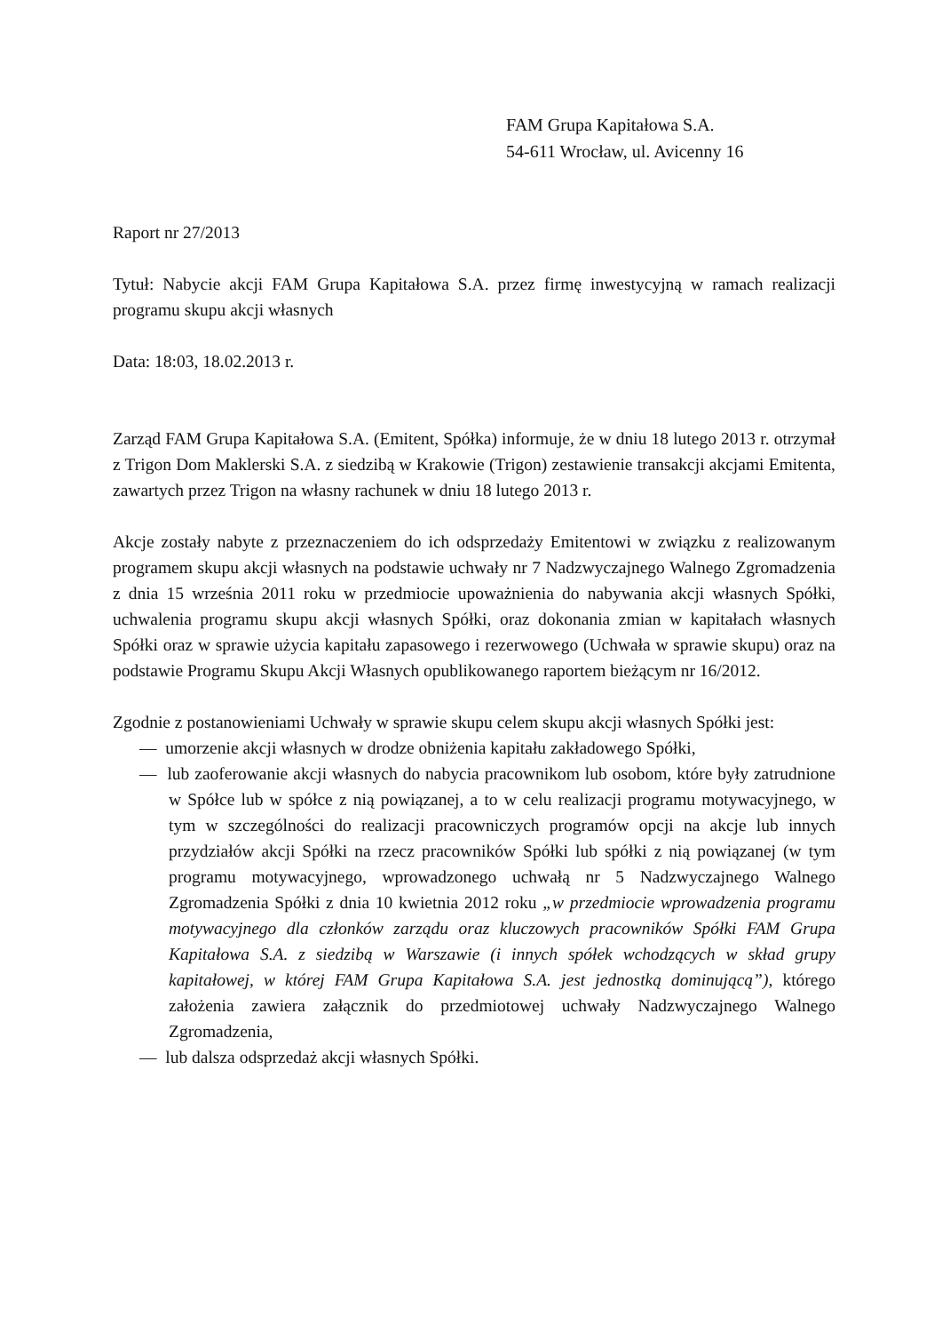FAM Grupa Kapitałowa S.A.
54-611 Wrocław, ul. Avicenny 16
Raport nr 27/2013
Tytuł: Nabycie akcji FAM Grupa Kapitałowa S.A. przez firmę inwestycyjną w ramach realizacji programu skupu akcji własnych
Data: 18:03, 18.02.2013 r.
Zarząd FAM Grupa Kapitałowa S.A. (Emitent, Spółka) informuje, że w dniu 18 lutego 2013 r. otrzymał z Trigon Dom Maklerski S.A. z siedzibą w Krakowie (Trigon) zestawienie transakcji akcjami Emitenta, zawartych przez Trigon na własny rachunek w dniu 18 lutego 2013 r.
Akcje zostały nabyte z przeznaczeniem do ich odsprzedaży Emitentowi w związku z realizowanym programem skupu akcji własnych na podstawie uchwały nr 7 Nadzwyczajnego Walnego Zgromadzenia z dnia 15 września 2011 roku w przedmiocie upoważnienia do nabywania akcji własnych Spółki, uchwalenia programu skupu akcji własnych Spółki, oraz dokonania zmian w kapitałach własnych Spółki oraz w sprawie użycia kapitału zapasowego i rezerwowego (Uchwała w sprawie skupu) oraz na podstawie Programu Skupu Akcji Własnych opublikowanego raportem bieżącym nr 16/2012.
Zgodnie z postanowieniami Uchwały w sprawie skupu celem skupu akcji własnych Spółki jest:
— umorzenie akcji własnych w drodze obniżenia kapitału zakładowego Spółki,
— lub zaoferowanie akcji własnych do nabycia pracownikom lub osobom, które były zatrudnione w Spółce lub w spółce z nią powiązanej, a to w celu realizacji programu motywacyjnego, w tym w szczególności do realizacji pracowniczych programów opcji na akcje lub innych przydziałów akcji Spółki na rzecz pracowników Spółki lub spółki z nią powiązanej (w tym programu motywacyjnego, wprowadzonego uchwałą nr 5 Nadzwyczajnego Walnego Zgromadzenia Spółki z dnia 10 kwietnia 2012 roku „w przedmiocie wprowadzenia programu motywacyjnego dla członków zarządu oraz kluczowych pracowników Spółki FAM Grupa Kapitałowa S.A. z siedzibą w Warszawie (i innych spółek wchodzących w skład grupy kapitałowej, w której FAM Grupa Kapitałowa S.A. jest jednostką dominującą”), którego założenia zawiera załącznik do przedmiotowej uchwały Nadzwyczajnego Walnego Zgromadzenia,
— lub dalsza odsprzedaż akcji własnych Spółki.